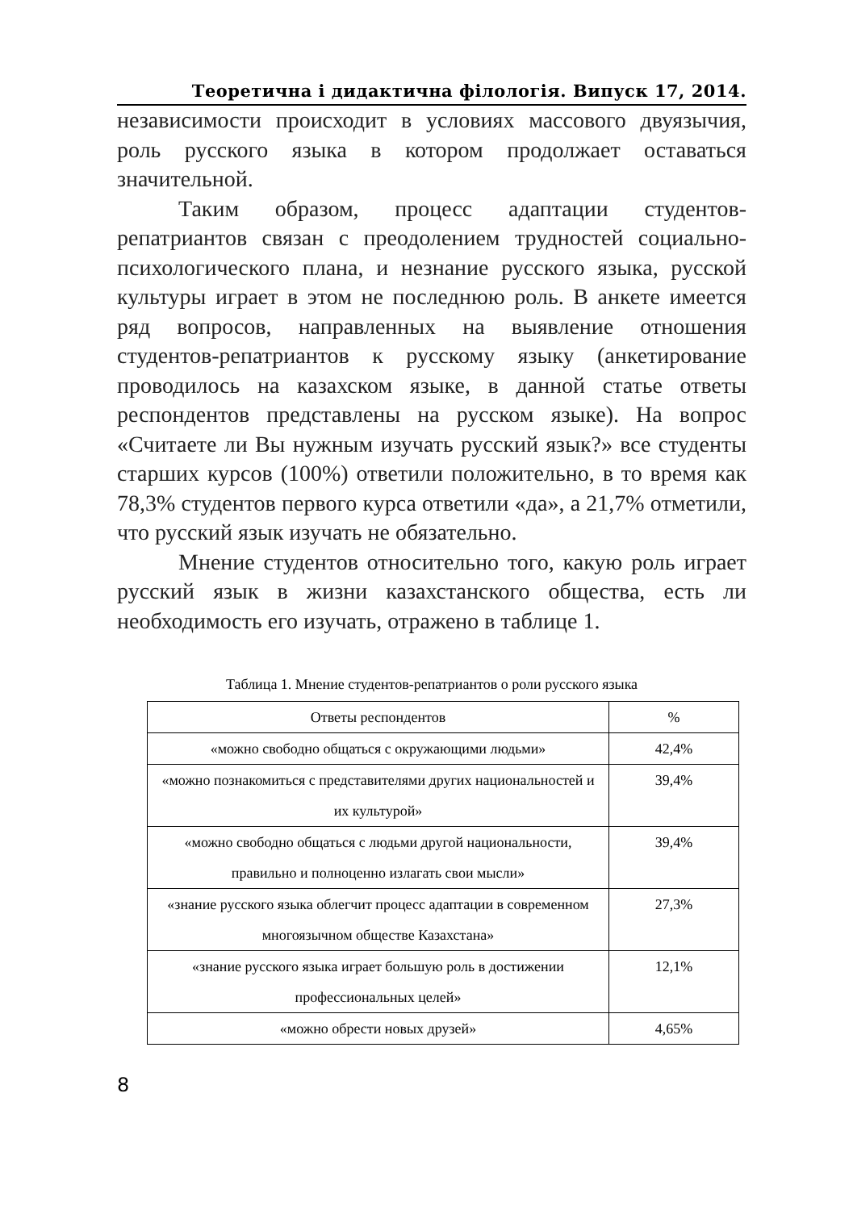Теоретична і дидактична філологія. Випуск 17, 2014.
независимости происходит в условиях массового двуязычия, роль русского языка в котором продолжает оставаться значительной.
Таким образом, процесс адаптации студентов-репатриантов связан с преодолением трудностей социально-психологического плана, и незнание русского языка, русской культуры играет в этом не последнюю роль. В анкете имеется ряд вопросов, направленных на выявление отношения студентов-репатриантов к русскому языку (анкетирование проводилось на казахском языке, в данной статье ответы респондентов представлены на русском языке). На вопрос «Считаете ли Вы нужным изучать русский язык?» все студенты старших курсов (100%) ответили положительно, в то время как 78,3% студентов первого курса ответили «да», а 21,7% отметили, что русский язык изучать не обязательно.
Мнение студентов относительно того, какую роль играет русский язык в жизни казахстанского общества, есть ли необходимость его изучать, отражено в таблице 1.
Таблица 1. Мнение студентов-репатриантов о роли русского языка
| Ответы респондентов | % |
| --- | --- |
| «можно свободно общаться с окружающими людьми» | 42,4% |
| «можно познакомиться с представителями других национальностей и их культурой» | 39,4% |
| «можно свободно общаться с людьми другой национальности, правильно и полноценно излагать свои мысли» | 39,4% |
| «знание русского языка облегчит процесс адаптации в современном многоязычном обществе Казахстана» | 27,3% |
| «знание русского языка играет большую роль в достижении профессиональных целей» | 12,1% |
| «можно обрести новых друзей» | 4,65% |
8